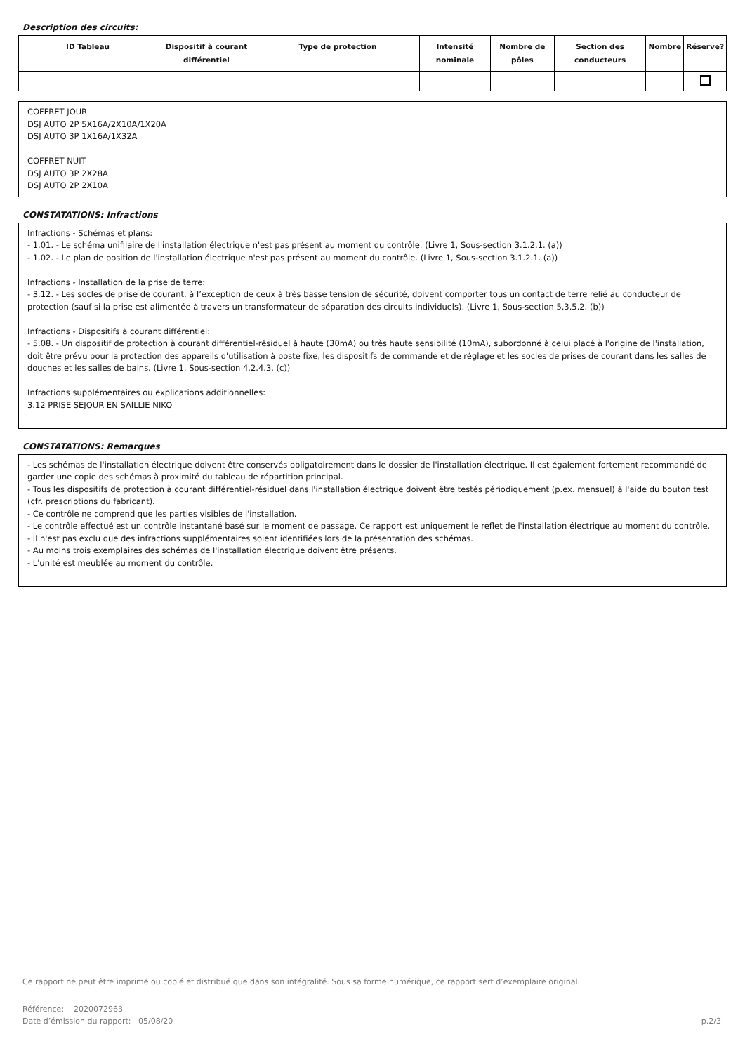Description des circuits:
| ID Tableau | Dispositif à courant différentiel | Type de protection | Intensité nominale | Nombre de pôles | Section des conducteurs | Nombre | Réserve? |
| --- | --- | --- | --- | --- | --- | --- | --- |
COFFRET JOUR
DSJ AUTO 2P 5X16A/2X10A/1X20A
DSJ AUTO 3P 1X16A/1X32A
COFFRET NUIT
DSJ AUTO 3P 2X28A
DSJ AUTO 2P 2X10A
CONSTATATIONS: Infractions
Infractions - Schémas et plans:
- 1.01. - Le schéma unifilaire de l'installation électrique n'est pas présent au moment du contrôle. (Livre 1, Sous-section 3.1.2.1. (a))
- 1.02. - Le plan de position de l'installation électrique n'est pas présent au moment du contrôle. (Livre 1, Sous-section 3.1.2.1. (a))
Infractions - Installation de la prise de terre:
- 3.12. - Les socles de prise de courant, à l’exception de ceux à très basse tension de sécurité, doivent comporter tous un contact de terre relié au conducteur de protection (sauf si la prise est alimentée à travers un transformateur de séparation des circuits individuels). (Livre 1, Sous-section 5.3.5.2. (b))
Infractions - Dispositifs à courant différentiel:
- 5.08. - Un dispositif de protection à courant différentiel-résiduel à haute (30mA) ou très haute sensibilité (10mA), subordonné à celui placé à l'origine de l'installation, doit être prévu pour la protection des appareils d'utilisation à poste fixe, les dispositifs de commande et de réglage et les socles de prises de courant dans les salles de douches et les salles de bains. (Livre 1, Sous-section 4.2.4.3. (c))
Infractions supplémentaires ou explications additionnelles:
3.12 PRISE SEJOUR EN SAILLIE NIKO
CONSTATATIONS: Remarques
- Les schémas de l'installation électrique doivent être conservés obligatoirement dans le dossier de l'installation électrique. Il est également fortement recommandé de garder une copie des schémas à proximité du tableau de répartition principal.
- Tous les dispositifs de protection à courant différentiel-résiduel dans l'installation électrique doivent être testés périodiquement (p.ex. mensuel) à l'aide du bouton test (cfr. prescriptions du fabricant).
- Ce contrôle ne comprend que les parties visibles de l'installation.
- Le contrôle effectué est un contrôle instantané basé sur le moment de passage. Ce rapport est uniquement le reflet de l'installation électrique au moment du contrôle.
- Il n'est pas exclu que des infractions supplémentaires soient identifiées lors de la présentation des schémas.
- Au moins trois exemplaires des schémas de l'installation électrique doivent être présents.
- L'unité est meublée au moment du contrôle.
Ce rapport ne peut être imprimé ou copié et distribué que dans son intégralité. Sous sa forme numérique, ce rapport sert d’exemplaire original.
Référence: 2020072963
Date d’émission du rapport: 05/08/20 p.2/3